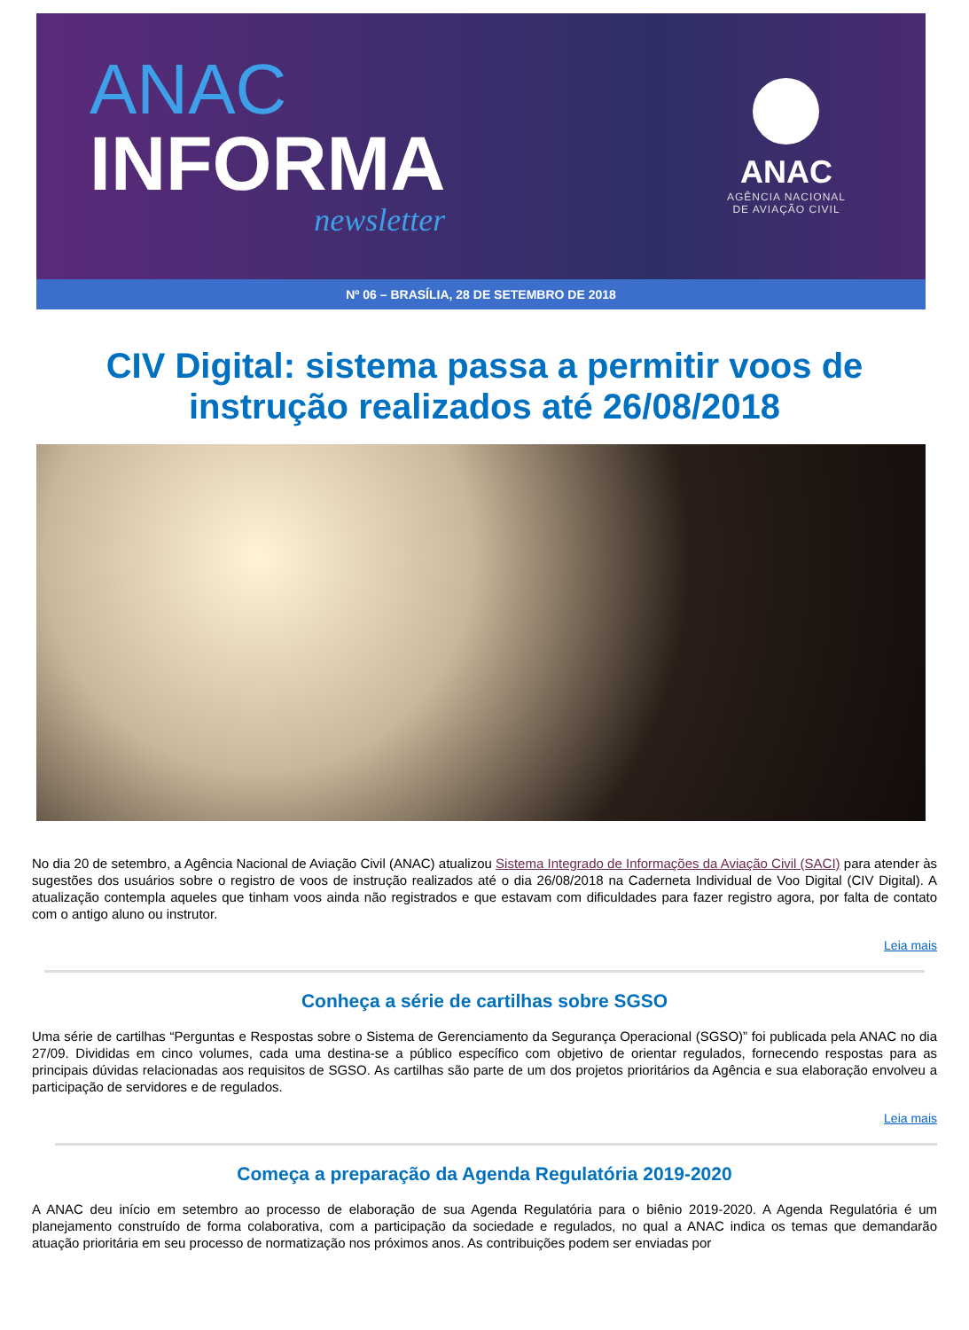ANAC
INFORMA
newsletter
ANAC
AGÊNCIA NACIONAL
DE AVIAÇÃO CIVIL
Nº 06 – BRASÍLIA, 28 DE SETEMBRO DE 2018
CIV Digital: sistema passa a permitir voos de instrução realizados até 26/08/2018
No dia 20 de setembro, a Agência Nacional de Aviação Civil (ANAC) atualizou Sistema Integrado de Informações da Aviação Civil (SACI) para atender às sugestões dos usuários sobre o registro de voos de instrução realizados até o dia 26/08/2018 na Caderneta Individual de Voo Digital (CIV Digital). A atualização contempla aqueles que tinham voos ainda não registrados e que estavam com dificuldades para fazer registro agora, por falta de contato com o antigo aluno ou instrutor.
Leia mais
Conheça a série de cartilhas sobre SGSO
Uma série de cartilhas “Perguntas e Respostas sobre o Sistema de Gerenciamento da Segurança Operacional (SGSO)” foi publicada pela ANAC no dia 27/09. Divididas em cinco volumes, cada uma destina-se a público específico com objetivo de orientar regulados, fornecendo respostas para as principais dúvidas relacionadas aos requisitos de SGSO. As cartilhas são parte de um dos projetos prioritários da Agência e sua elaboração envolveu a participação de servidores e de regulados.
Leia mais
Começa a preparação da Agenda Regulatória 2019-2020
A ANAC deu início em setembro ao processo de elaboração de sua Agenda Regulatória para o biênio 2019-2020. A Agenda Regulatória é um planejamento construído de forma colaborativa, com a participação da sociedade e regulados, no qual a ANAC indica os temas que demandarão atuação prioritária em seu processo de normatização nos próximos anos. As contribuições podem ser enviadas por